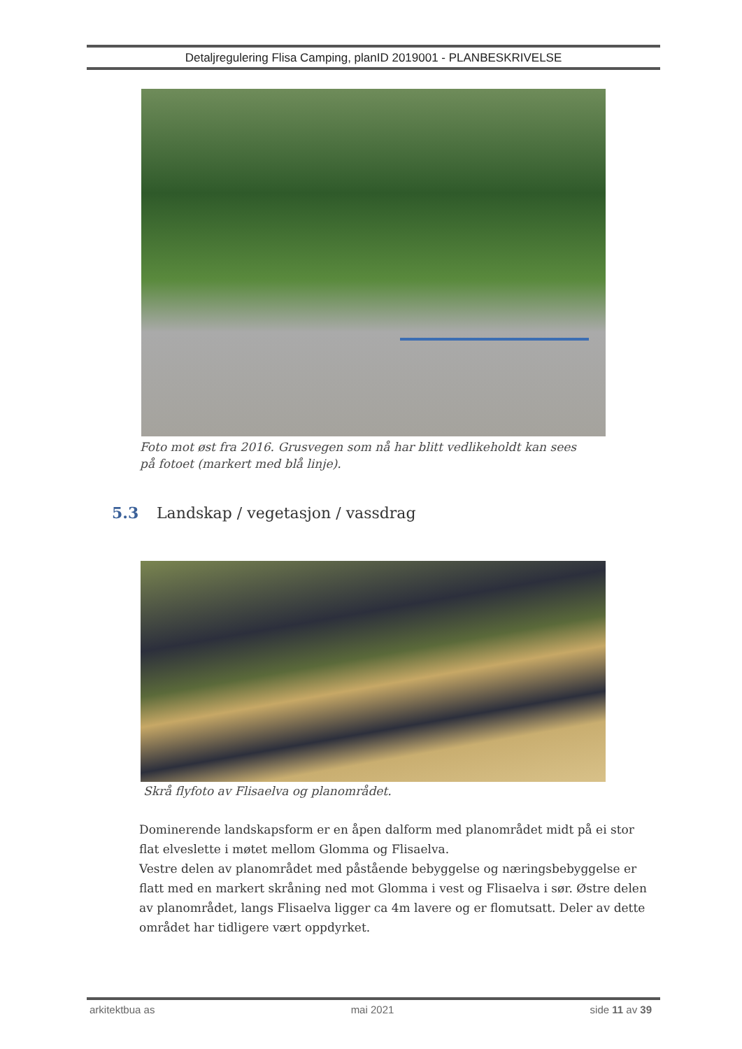Detaljregulering Flisa Camping, planID 2019001 - PLANBESKRIVELSE
Foto mot øst fra 2016. Grusvegen som nå har blitt vedlikeholdt kan sees på fotoet (markert med blå linje).
5.3 Landskap / vegetasjon / vassdrag
Skrå flyfoto av Flisaelva og planområdet.
Dominerende landskapsform er en åpen dalform med planområdet midt på ei stor flat elveslette i møtet mellom Glomma og Flisaelva.
Vestre delen av planområdet med påstående bebyggelse og næringsbebyggelse er flatt med en markert skråning ned mot Glomma i vest og Flisaelva i sør. Østre delen av planområdet, langs Flisaelva ligger ca 4m lavere og er flomutsatt. Deler av dette området har tidligere vært oppdyrket.
arkitektbua as mai 2021 side 11 av 39